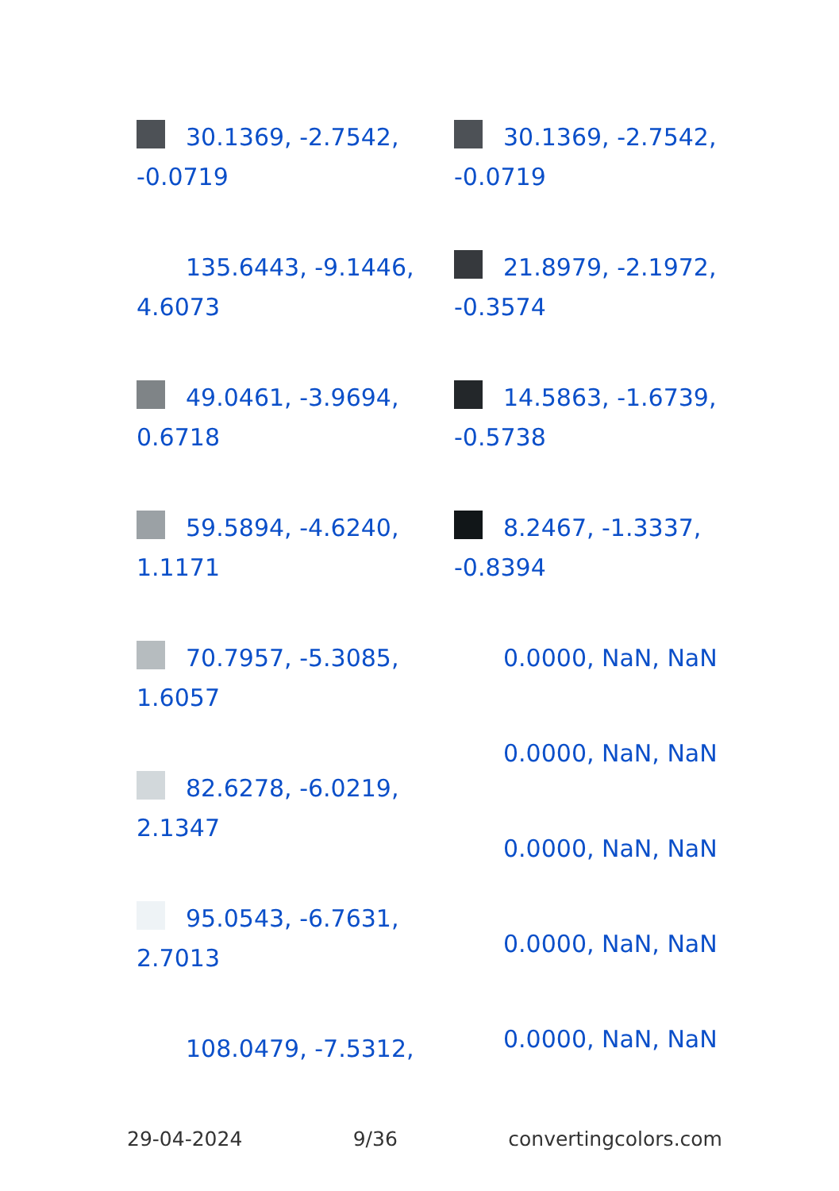30.1369, -2.7542, -0.0719
135.6443, -9.1446, 4.6073
49.0461, -3.9694, 0.6718
59.5894, -4.6240, 1.1171
70.7957, -5.3085, 1.6057
82.6278, -6.0219, 2.1347
95.0543, -6.7631, 2.7013
108.0479, -7.5312,
30.1369, -2.7542, -0.0719
21.8979, -2.1972, -0.3574
14.5863, -1.6739, -0.5738
8.2467, -1.3337, -0.8394
0.0000, NaN, NaN
0.0000, NaN, NaN
0.0000, NaN, NaN
0.0000, NaN, NaN
0.0000, NaN, NaN
29-04-2024 9/36 convertingcolors.com